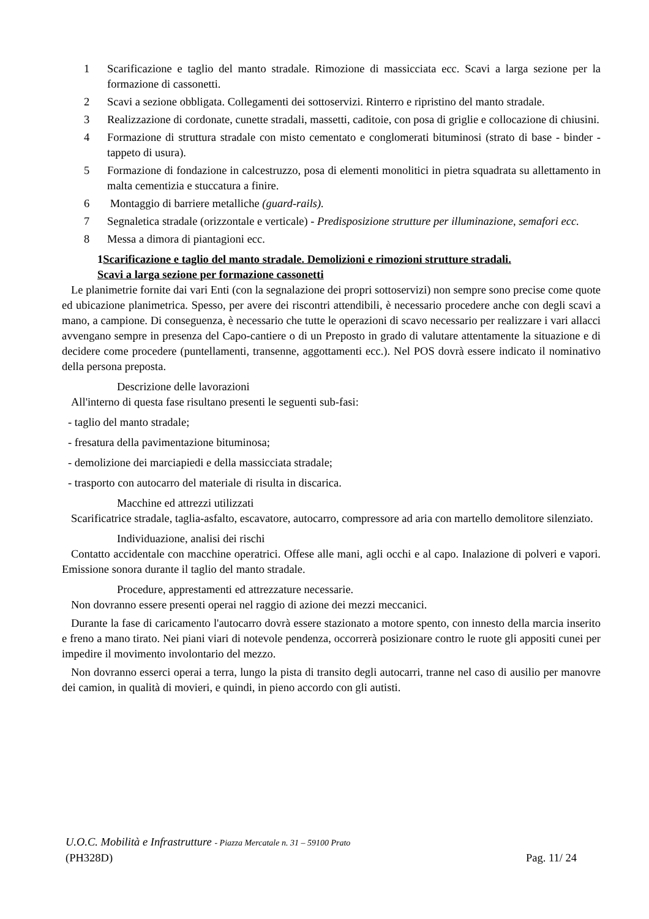1 Scarificazione e taglio del manto stradale. Rimozione di massicciata ecc. Scavi a larga sezione per la formazione di cassonetti.
2 Scavi a sezione obbligata. Collegamenti dei sottoservizi. Rinterro e ripristino del manto stradale.
3 Realizzazione di cordonate, cunette stradali, massetti, caditoie, con posa di griglie e collocazione di chiusini.
4 Formazione di struttura stradale con misto cementato e conglomerati bituminosi (strato di base - binder - tappeto di usura).
5 Formazione di fondazione in calcestruzzo, posa di elementi monolitici in pietra squadrata su allettamento in malta cementizia e stuccatura a finire.
6 Montaggio di barriere metalliche (guard-rails).
7 Segnaletica stradale (orizzontale e verticale) - Predisposizione strutture per illuminazione, semafori ecc.
8 Messa a dimora di piantagioni ecc.
1Scarificazione e taglio del manto stradale. Demolizioni e rimozioni strutture stradali.
Scavi a larga sezione per formazione cassonetti
Le planimetrie fornite dai vari Enti (con la segnalazione dei propri sottoservizi) non sempre sono precise come quote ed ubicazione planimetrica. Spesso, per avere dei riscontri attendibili, è necessario procedere anche con degli scavi a mano, a campione. Di conseguenza, è necessario che tutte le operazioni di scavo necessario per realizzare i vari allacci avvengano sempre in presenza del Capo-cantiere o di un Preposto in grado di valutare attentamente la situazione e di decidere come procedere (puntellamenti, transenne, aggottamenti ecc.). Nel POS dovrà essere indicato il nominativo della persona preposta.
Descrizione delle lavorazioni
All'interno di questa fase risultano presenti le seguenti sub-fasi:
- taglio del manto stradale;
- fresatura della pavimentazione bituminosa;
- demolizione dei marciapiedi e della massicciata stradale;
- trasporto con autocarro del materiale di risulta in discarica.
Macchine ed attrezzi utilizzati
Scarificatrice stradale, taglia-asfalto, escavatore, autocarro, compressore ad aria con martello demolitore silenziato.
Individuazione, analisi dei rischi
Contatto accidentale con macchine operatrici. Offese alle mani, agli occhi e al capo. Inalazione di polveri e vapori. Emissione sonora durante il taglio del manto stradale.
Procedure, apprestamenti ed attrezzature necessarie.
Non dovranno essere presenti operai nel raggio di azione dei mezzi meccanici.
Durante la fase di caricamento l'autocarro dovrà essere stazionato a motore spento, con innesto della marcia inserito e freno a mano tirato. Nei piani viari di notevole pendenza, occorrerà posizionare contro le ruote gli appositi cunei per impedire il movimento involontario del mezzo.
Non dovranno esserci operai a terra, lungo la pista di transito degli autocarri, tranne nel caso di ausilio per manovre dei camion, in qualità di movieri, e quindi, in pieno accordo con gli autisti.
U.O.C. Mobilità e Infrastrutture - Piazza Mercatale n. 31 – 59100 Prato
(PH328D) Pag. 11/ 24